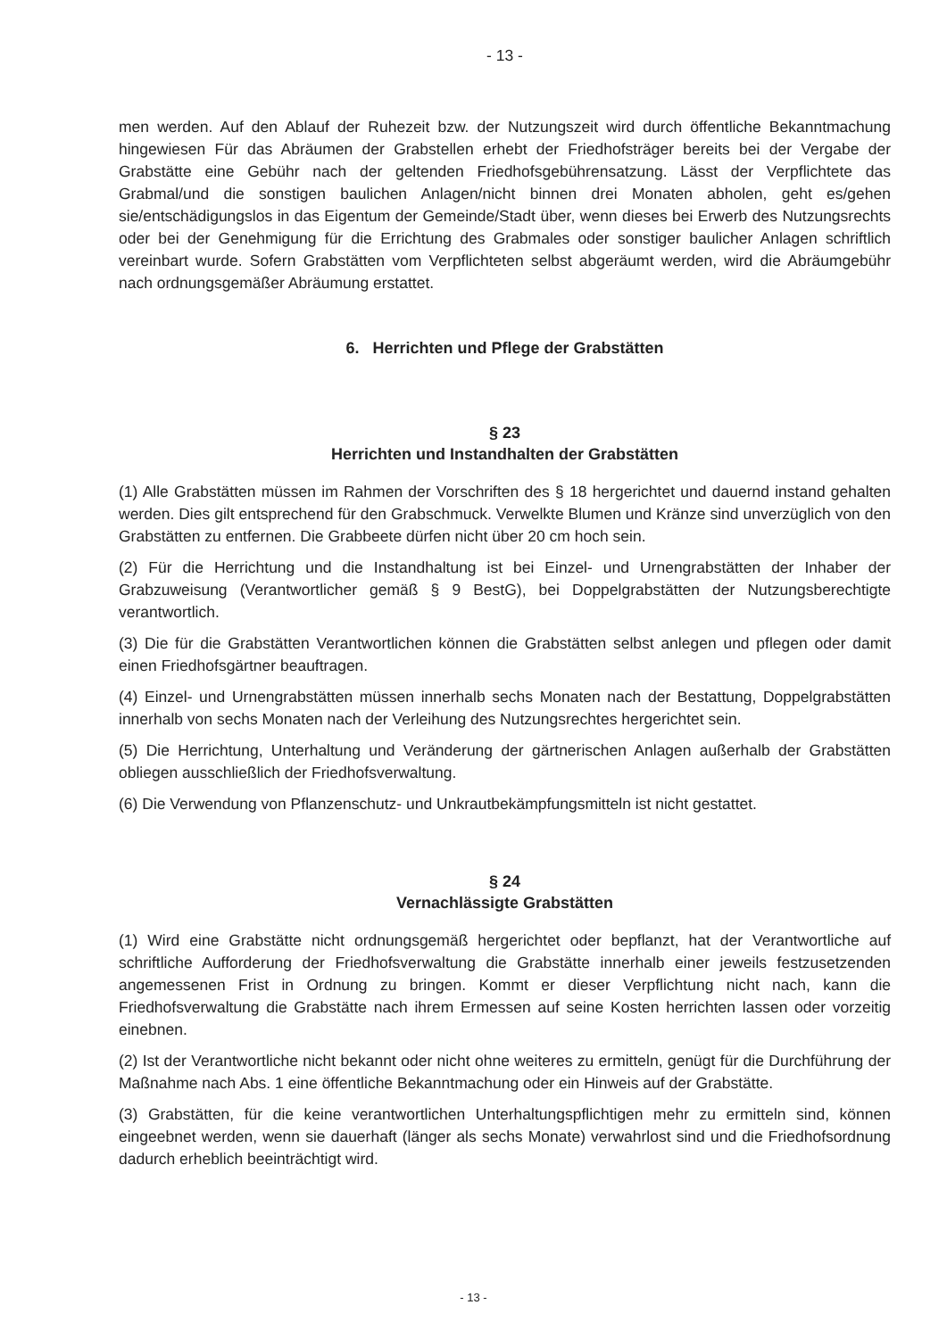- 13 -
men werden. Auf den Ablauf der Ruhezeit bzw. der Nutzungszeit wird durch öffentliche Bekanntmachung hingewiesen Für das Abräumen der Grabstellen erhebt der Friedhofsträger bereits bei der Vergabe der Grabstätte eine Gebühr nach der geltenden Friedhofsgebührensatzung. Lässt der Verpflichtete das Grabmal/und die sonstigen baulichen Anlagen/nicht binnen drei Monaten abholen, geht es/gehen sie/entschädigungslos in das Eigentum der Gemeinde/Stadt über, wenn dieses bei Erwerb des Nutzungsrechts oder bei der Genehmigung für die Errichtung des Grabmales oder sonstiger baulicher Anlagen schriftlich vereinbart wurde. Sofern Grabstätten vom Verpflichteten selbst abgeräumt werden, wird die Abräumgebühr nach ordnungsgemäßer Abräumung erstattet.
6. Herrichten und Pflege der Grabstätten
§ 23
Herrichten und Instandhalten der Grabstätten
(1) Alle Grabstätten müssen im Rahmen der Vorschriften des § 18 hergerichtet und dauernd instand gehalten werden. Dies gilt entsprechend für den Grabschmuck. Verwelkte Blumen und Kränze sind unverzüglich von den Grabstätten zu entfernen. Die Grabbeete dürfen nicht über 20 cm hoch sein.
(2) Für die Herrichtung und die Instandhaltung ist bei Einzel- und Urnengrabstätten der Inhaber der Grabzuweisung (Verantwortlicher gemäß § 9 BestG), bei Doppelgrabstätten der Nutzungsberechtigte verantwortlich.
(3) Die für die Grabstätten Verantwortlichen können die Grabstätten selbst anlegen und pflegen oder damit einen Friedhofsgärtner beauftragen.
(4) Einzel- und Urnengrabstätten müssen innerhalb sechs Monaten nach der Bestattung, Doppelgrabstätten innerhalb von sechs Monaten nach der Verleihung des Nutzungsrechtes hergerichtet sein.
(5) Die Herrichtung, Unterhaltung und Veränderung der gärtnerischen Anlagen außerhalb der Grabstätten obliegen ausschließlich der Friedhofsverwaltung.
(6) Die Verwendung von Pflanzenschutz- und Unkrautbekämpfungsmitteln ist nicht gestattet.
§ 24
Vernachlässigte Grabstätten
(1) Wird eine Grabstätte nicht ordnungsgemäß hergerichtet oder bepflanzt, hat der Verantwortliche auf schriftliche Aufforderung der Friedhofsverwaltung die Grabstätte innerhalb einer jeweils festzusetzenden angemessenen Frist in Ordnung zu bringen. Kommt er dieser Verpflichtung nicht nach, kann die Friedhofsverwaltung die Grabstätte nach ihrem Ermessen auf seine Kosten herrichten lassen oder vorzeitig einebnen.
(2) Ist der Verantwortliche nicht bekannt oder nicht ohne weiteres zu ermitteln, genügt für die Durchführung der Maßnahme nach Abs. 1 eine öffentliche Bekanntmachung oder ein Hinweis auf der Grabstätte.
(3) Grabstätten, für die keine verantwortlichen Unterhaltungspflichtigen mehr zu ermitteln sind, können eingeebnet werden, wenn sie dauerhaft (länger als sechs Monate) verwahrlost sind und die Friedhofsordnung dadurch erheblich beeinträchtigt wird.
- 13 -